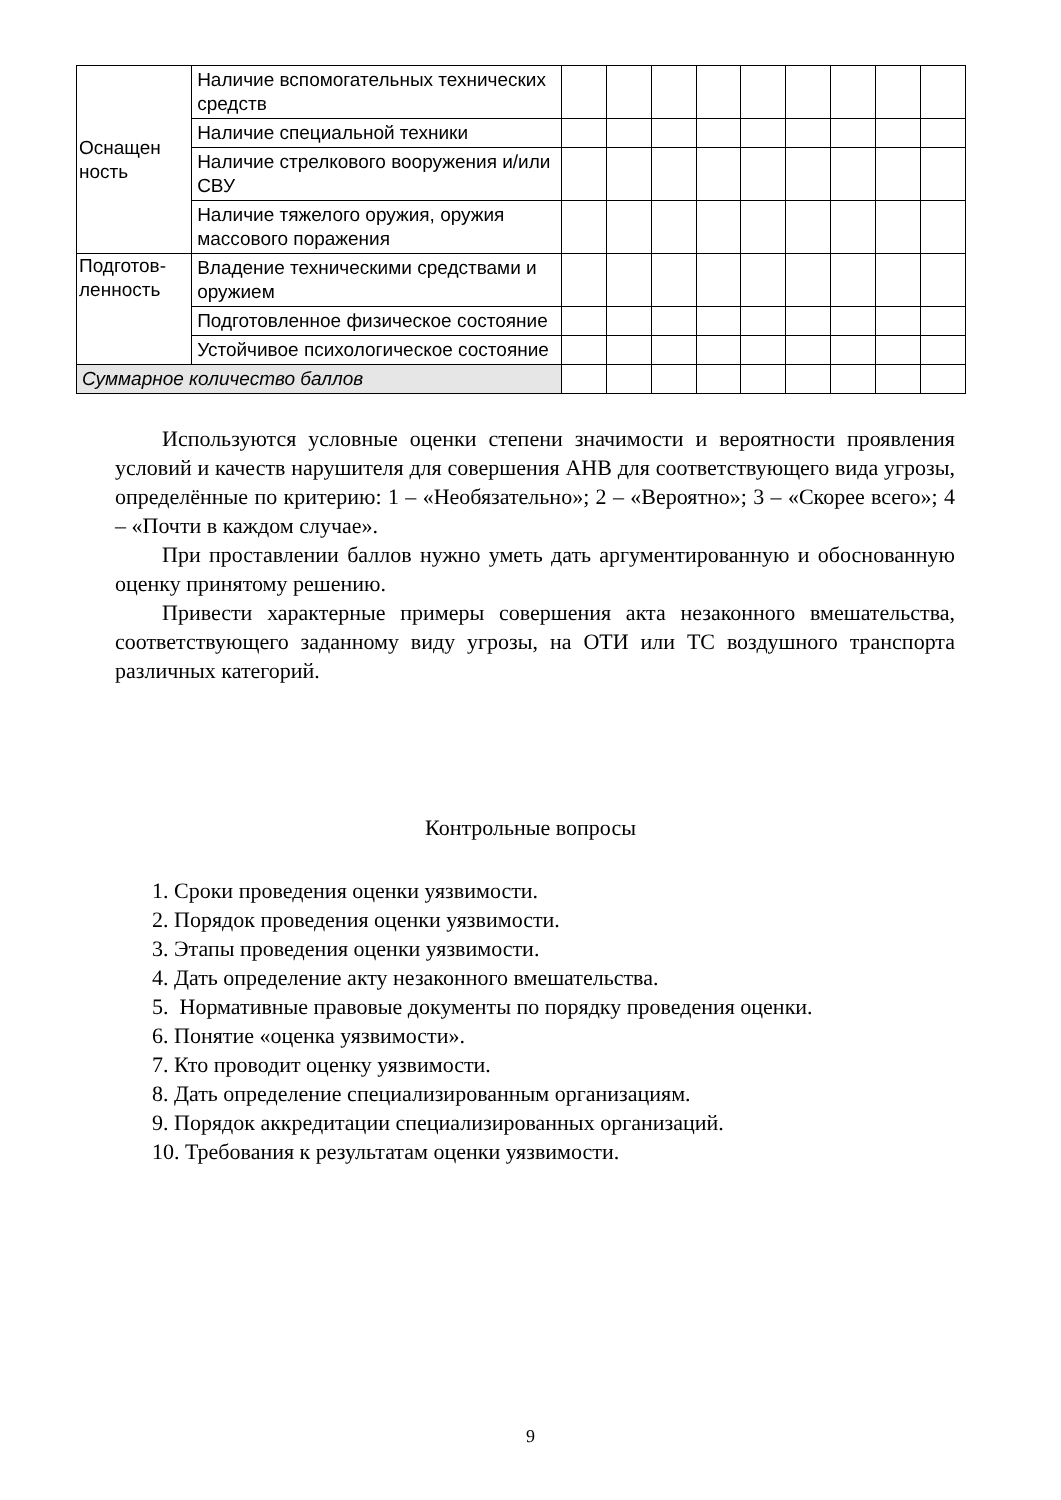| Оснащен ность | Наличие вспомогательных технических средств | | | | | | | | | |
| | Наличие специальной техники | | | | | | | | | |
| | Наличие стрелкового вооружения и/или СВУ | | | | | | | | | |
| | Наличие тяжелого оружия, оружия массового поражения | | | | | | | | | |
| Подготов-ленность | Владение техническими средствами и оружием | | | | | | | | | |
| | Подготовленное физическое состояние | | | | | | | | | |
| | Устойчивое психологическое состояние | | | | | | | | | |
| Суммарное количество баллов | | | | | | | | | | |
Используются условные оценки степени значимости и вероятности проявления условий и качеств нарушителя для совершения АНВ для соответствующего вида угрозы, определённые по критерию: 1 – «Необязательно»; 2 – «Вероятно»; 3 – «Скорее всего»; 4 – «Почти в каждом случае».
При проставлении баллов нужно уметь дать аргументированную и обоснованную оценку принятому решению.
Привести характерные примеры совершения акта незаконного вмешательства, соответствующего заданному виду угрозы, на ОТИ или ТС воздушного транспорта различных категорий.
Контрольные вопросы
1. Сроки проведения оценки уязвимости.
2. Порядок проведения оценки уязвимости.
3. Этапы проведения оценки уязвимости.
4. Дать определение акту незаконного вмешательства.
5. Нормативные правовые документы по порядку проведения оценки.
6. Понятие «оценка уязвимости».
7. Кто проводит оценку уязвимости.
8. Дать определение специализированным организациям.
9. Порядок аккредитации специализированных организаций.
10. Требования к результатам оценки уязвимости.
9